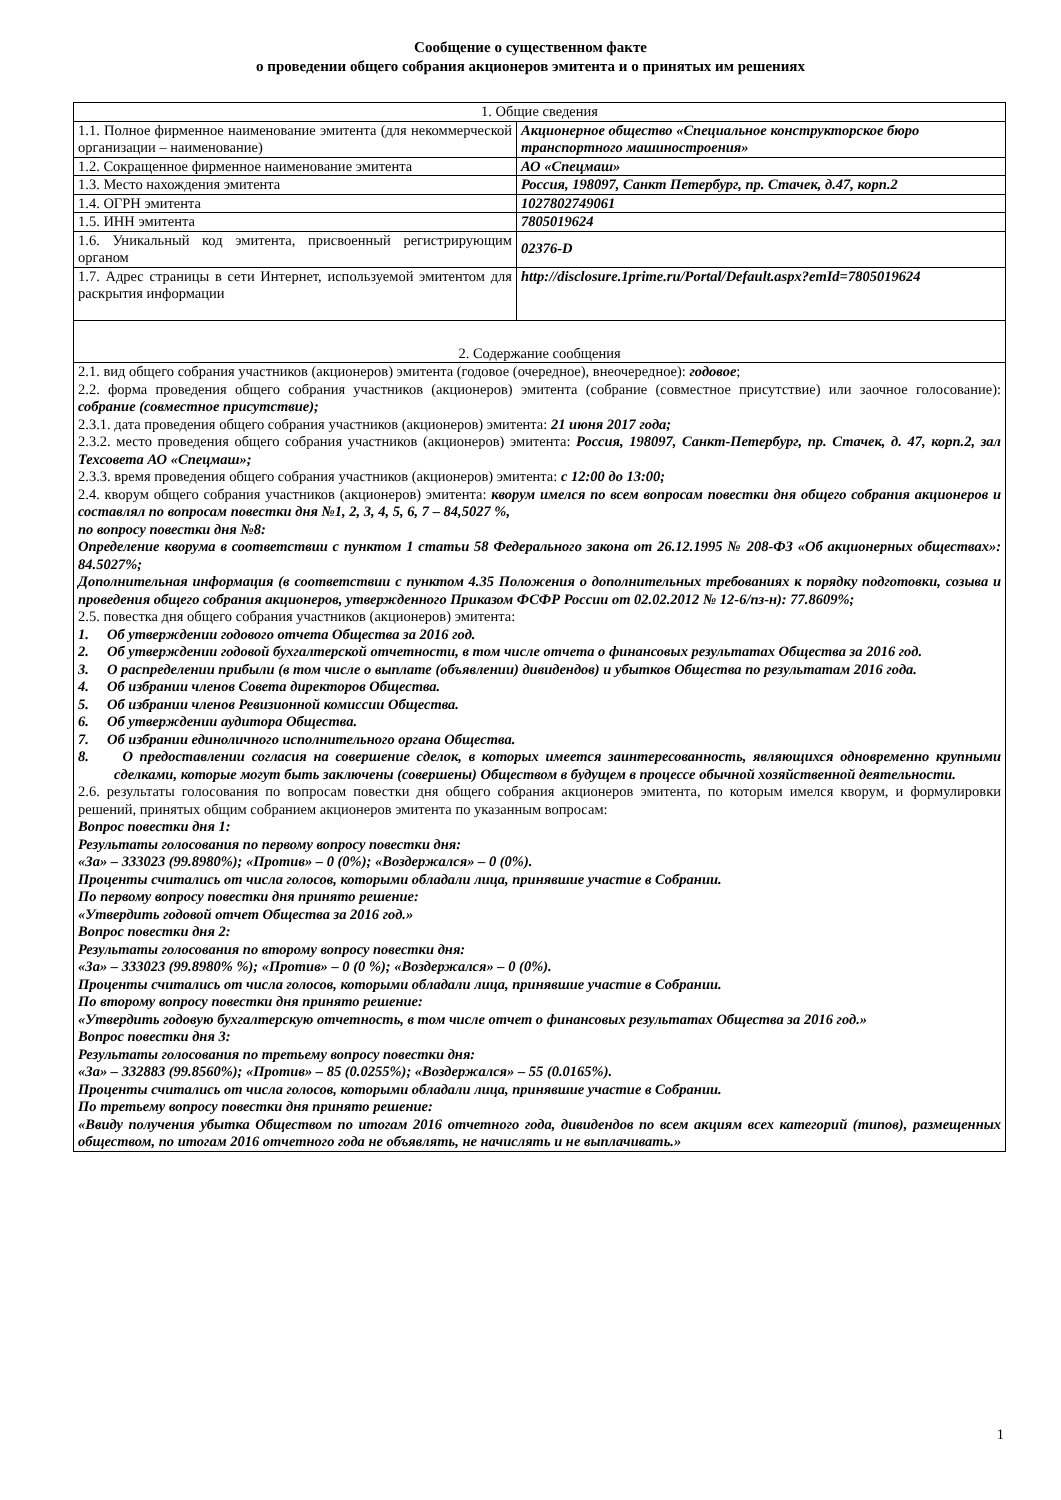Сообщение о существенном факте
о проведении общего собрания акционеров эмитента и о принятых им решениях
| 1. Общие сведения | |
| 1.1. Полное фирменное наименование эмитента (для некоммерческой организации – наименование) | Акционерное общество «Специальное конструкторское бюро транспортного машиностроения» |
| 1.2. Сокращенное фирменное наименование эмитента | АО «Спецмаш» |
| 1.3. Место нахождения эмитента | Россия, 198097, Санкт Петербург, пр. Стачек, д.47, корп.2 |
| 1.4. ОГРН эмитента | 1027802749061 |
| 1.5. ИНН эмитента | 7805019624 |
| 1.6. Уникальный код эмитента, присвоенный регистрирующим органом | 02376-D |
| 1.7. Адрес страницы в сети Интернет, используемой эмитентом для раскрытия информации | http://disclosure.1prime.ru/Portal/Default.aspx?emId=7805019624 |
| 2. Содержание сообщения | |
| 2.1. вид общего собрания участников (акционеров) эмитента (годовое (очередное), внеочередное): годовое ; 2.2. форма проведения общего собрания участников (акционеров) эмитента (собрание (совместное присутствие) или заочное голосование): собрание (совместное присутствие); 2.3.1. дата проведения общего собрания участников (акционеров) эмитента: 21 июня 2017 года; 2.3.2. место проведения общего собрания участников (акционеров) эмитента: Россия, 198097, Санкт-Петербург, пр. Стачек, д. 47, корп.2, зал Техсовета АО «Спецмаш»; 2.3.3. время проведения общего собрания участников (акционеров) эмитента: с 12:00 до 13:00; 2.4. кворум общего собрания участников (акционеров) эмитента: кворум имелся по всем вопросам повестки дня общего собрания акционеров и составлял по вопросам повестки дня №1, 2, 3, 4, 5, 6, 7 – 84,5027 %, по вопросу повестки дня №8: Определение кворума в соответствии с пунктом 1 статьи 58 Федерального закона от 26.12.1995 № 208-ФЗ «Об акционерных обществах»: 84.5027%; Дополнительная информация (в соответствии с пунктом 4.35 Положения о дополнительных требованиях к порядку подготовки, созыва и проведения общего собрания акционеров, утвержденного Приказом ФСФР России от 02.02.2012 № 12-6/пз-н): 77.8609%; 2.5. повестка дня общего собрания участников (акционеров) эмитента: 1. Об утверждении годового отчета Общества за 2016 год. 2. Об утверждении годовой бухгалтерской отчетности, в том числе отчета о финансовых результатах Общества за 2016 год. 3. О распределении прибыли (в том числе о выплате (объявлении) дивидендов) и убытков Общества по результатам 2016 года. 4. Об избрании членов Совета директоров Общества. 5. Об избрании членов Ревизионной комиссии Общества. 6. Об утверждении аудитора Общества. 7. Об избрании единоличного исполнительного органа Общества. 8. О предоставлении согласия на совершение сделок, в которых имеется заинтересованность, являющихся одновременно крупными сделками, которые могут быть заключены (совершены) Обществом в будущем в процессе обычной хозяйственной деятельности. 2.6. результаты голосования по вопросам повестки дня общего собрания акционеров эмитента, по которым имелся кворум, и формулировки решений, принятых общим собранием акционеров эмитента по указанным вопросам: Вопрос повестки дня 1: Результаты голосования по первому вопросу повестки дня: «За» – 333023 (99.8980%); «Против» – 0 (0%); «Воздержался» – 0 (0%). Проценты считались от числа голосов, которыми обладали лица, принявшие участие в Собрании. По первому вопросу повестки дня принято решение: «Утвердить годовой отчет Общества за 2016 год.» Вопрос повестки дня 2: Результаты голосования по второму вопросу повестки дня: «За» – 333023 (99.8980% %); «Против» – 0 (0 %); «Воздержался» – 0 (0%). Проценты считались от числа голосов, которыми обладали лица, принявшие участие в Собрании. По второму вопросу повестки дня принято решение: «Утвердить годовую бухгалтерскую отчетность, в том числе отчет о финансовых результатах Общества за 2016 год.» Вопрос повестки дня 3: Результаты голосования по третьему вопросу повестки дня: «За» – 332883 (99.8560%); «Против» – 85 (0.0255%); «Воздержался» – 55 (0.0165%). Проценты считались от числа голосов, которыми обладали лица, принявшие участие в Собрании. По третьему вопросу повестки дня принято решение: «Ввиду получения убытка Обществом по итогам 2016 отчетного года, дивидендов по всем акциям всех категорий (типов), размещенных обществом, по итогам 2016 отчетного года не объявлять, не начислять и не выплачивать.» | |
1